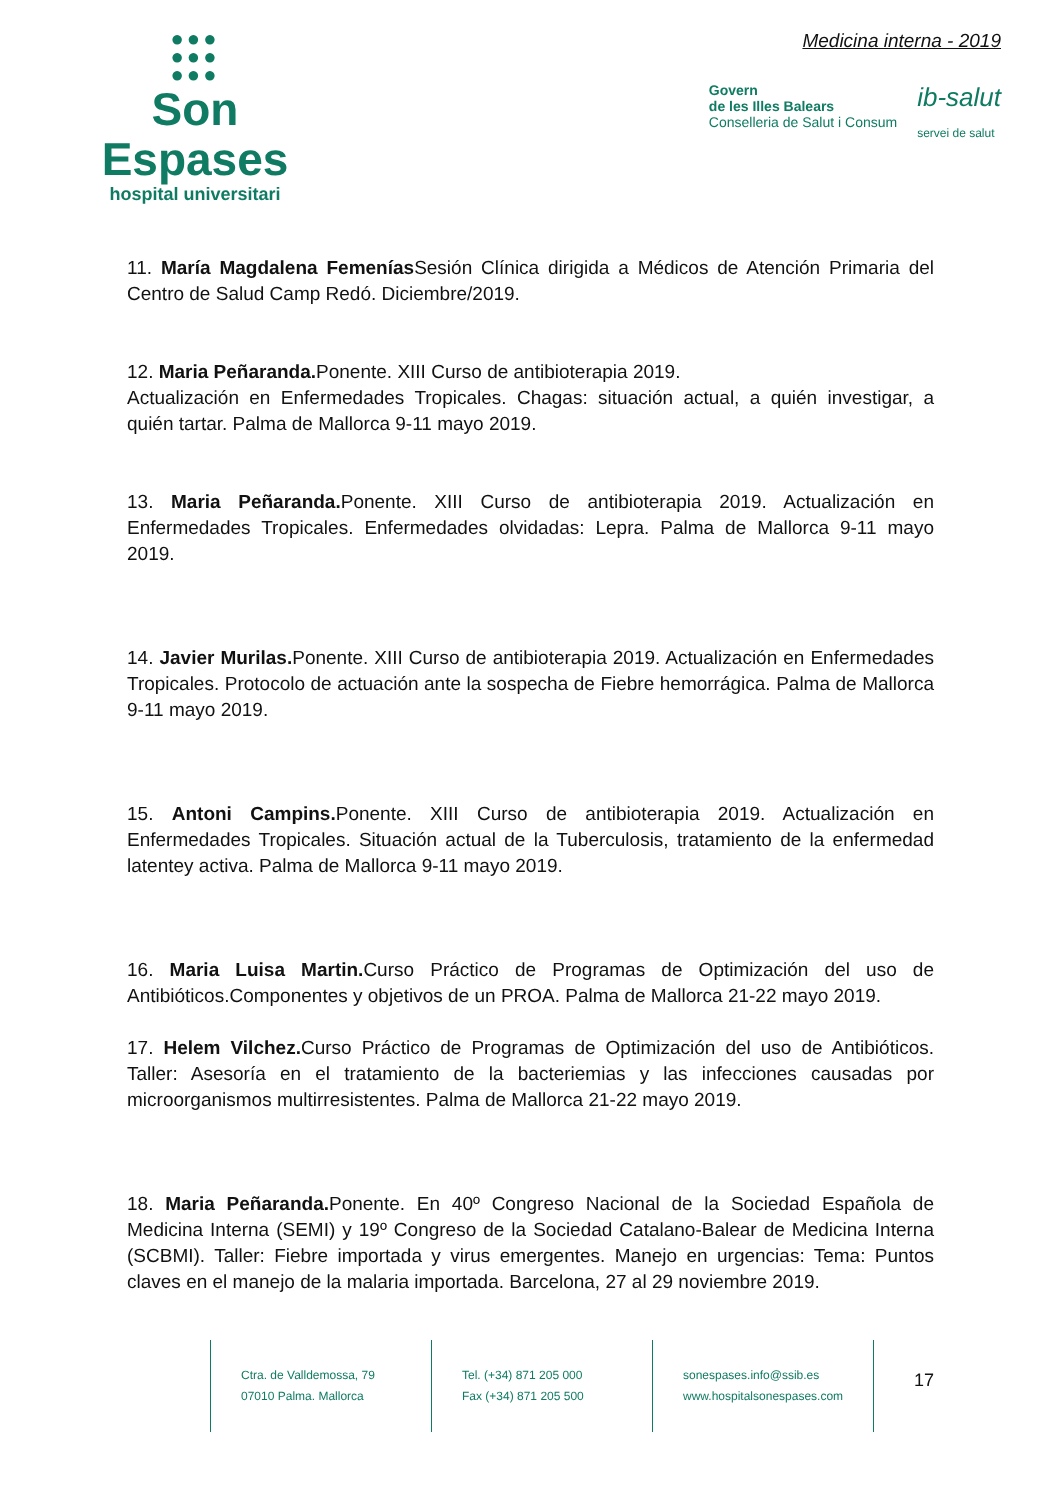●●●
●●●
●●●
Son Espases
hospital universitari
Medicina interna - 2019
Govern
de les Illes Balears
Conselleria de Salut i Consum
ib-salut
servei de salut
11. María Magdalena Femenías Sesión Clínica dirigida a Médicos de Atención Primaria del Centro de Salud Camp Redó. Diciembre/2019.
12. Maria Peñaranda. Ponente. XIII Curso de antibioterapia 2019.
Actualización en Enfermedades Tropicales. Chagas: situación actual, a quién investigar, a quién tartar. Palma de Mallorca 9-11 mayo 2019.
13. Maria Peñaranda. Ponente. XIII Curso de antibioterapia 2019. Actualización en Enfermedades Tropicales. Enfermedades olvidadas: Lepra. Palma de Mallorca 9-11 mayo 2019.
14. Javier Murilas. Ponente. XIII Curso de antibioterapia 2019. Actualización en Enfermedades Tropicales. Protocolo de actuación ante la sospecha de Fiebre hemorrágica. Palma de Mallorca 9-11 mayo 2019.
15. Antoni Campins. Ponente. XIII Curso de antibioterapia 2019. Actualización en Enfermedades Tropicales. Situación actual de la Tuberculosis, tratamiento de la enfermedad latentey activa. Palma de Mallorca 9-11 mayo 2019.
16. Maria Luisa Martin. Curso Práctico de Programas de Optimización del uso de Antibióticos.Componentes y objetivos de un PROA. Palma de Mallorca 21-22 mayo 2019.
17. Helem Vilchez. Curso Práctico de Programas de Optimización del uso de Antibióticos. Taller: Asesoría en el tratamiento de la bacteriemias y las infecciones causadas por microorganismos multirresistentes. Palma de Mallorca 21-22 mayo 2019.
18. Maria Peñaranda. Ponente. En 40º Congreso Nacional de la Sociedad Española de Medicina Interna (SEMI) y 19º Congreso de la Sociedad Catalano-Balear de Medicina Interna (SCBMI). Taller: Fiebre importada y virus emergentes. Manejo en urgencias: Tema: Puntos claves en el manejo de la malaria importada. Barcelona, 27 al 29 noviembre 2019.
Ctra. de Valldemossa, 79
07010 Palma. Mallorca
Tel. (+34) 871 205 000
Fax (+34) 871 205 500
sonespases.info@ssib.es
www.hospitalsonespases.com
17